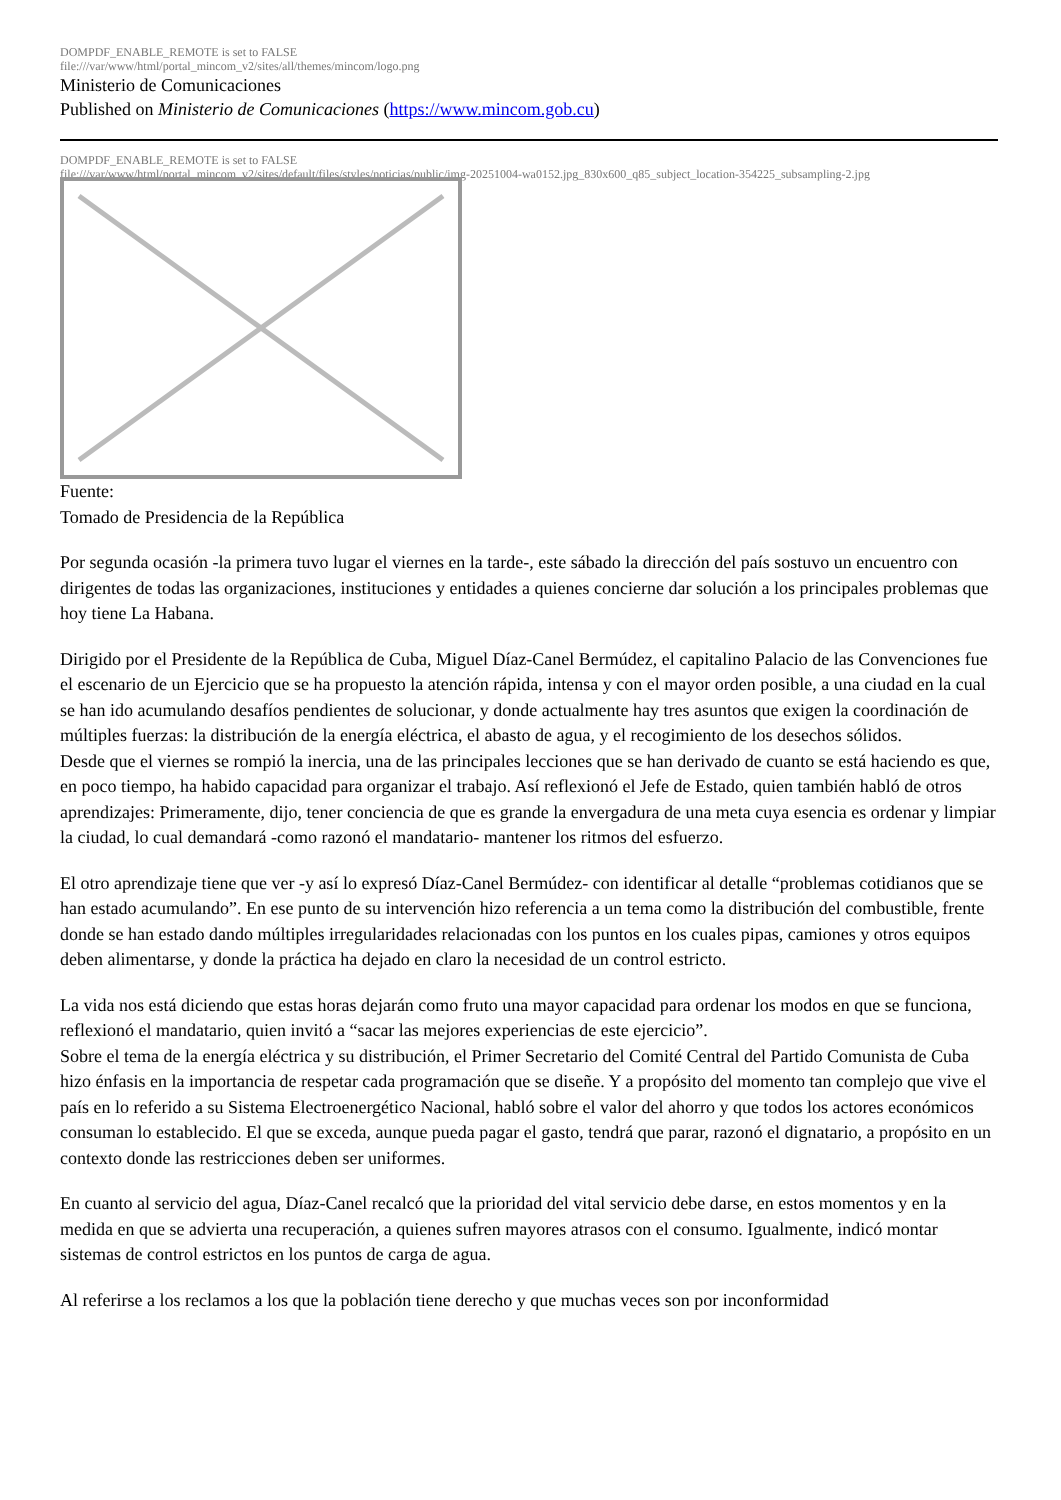DOMPDF_ENABLE_REMOTE is set to FALSE
file:///var/www/html/portal_mincom_v2/sites/all/themes/mincom/logo.png
Ministerio de Comunicaciones
Published on Ministerio de Comunicaciones (https://www.mincom.gob.cu)
DOMPDF_ENABLE_REMOTE is set to FALSE
file:///var/www/html/portal_mincom_v2/sites/default/files/styles/noticias/public/img-20251004-wa0152.jpg_830x600_q85_subject_location-354225_subsampling-2.jpg
Fuente:
Tomado de Presidencia de la República
Por segunda ocasión -la primera tuvo lugar el viernes en la tarde-, este sábado la dirección del país sostuvo un encuentro con dirigentes de todas las organizaciones, instituciones y entidades a quienes concierne dar solución a los principales problemas que hoy tiene La Habana.
Dirigido por el Presidente de la República de Cuba, Miguel Díaz-Canel Bermúdez, el capitalino Palacio de las Convenciones fue el escenario de un Ejercicio que se ha propuesto la atención rápida, intensa y con el mayor orden posible, a una ciudad en la cual se han ido acumulando desafíos pendientes de solucionar, y donde actualmente hay tres asuntos que exigen la coordinación de múltiples fuerzas: la distribución de la energía eléctrica, el abasto de agua, y el recogimiento de los desechos sólidos.
Desde que el viernes se rompió la inercia, una de las principales lecciones que se han derivado de cuanto se está haciendo es que, en poco tiempo, ha habido capacidad para organizar el trabajo. Así reflexionó el Jefe de Estado, quien también habló de otros aprendizajes: Primeramente, dijo, tener conciencia de que es grande la envergadura de una meta cuya esencia es ordenar y limpiar la ciudad, lo cual demandará -como razonó el mandatario- mantener los ritmos del esfuerzo.
El otro aprendizaje tiene que ver -y así lo expresó Díaz-Canel Bermúdez- con identificar al detalle “problemas cotidianos que se han estado acumulando”. En ese punto de su intervención hizo referencia a un tema como la distribución del combustible, frente donde se han estado dando múltiples irregularidades relacionadas con los puntos en los cuales pipas, camiones y otros equipos deben alimentarse, y donde la práctica ha dejado en claro la necesidad de un control estricto.
La vida nos está diciendo que estas horas dejarán como fruto una mayor capacidad para ordenar los modos en que se funciona, reflexionó el mandatario, quien invitó a “sacar las mejores experiencias de este ejercicio”.
Sobre el tema de la energía eléctrica y su distribución, el Primer Secretario del Comité Central del Partido Comunista de Cuba hizo énfasis en la importancia de respetar cada programación que se diseñe. Y a propósito del momento tan complejo que vive el país en lo referido a su Sistema Electroenergético Nacional, habló sobre el valor del ahorro y que todos los actores económicos consuman lo establecido. El que se exceda, aunque pueda pagar el gasto, tendrá que parar, razonó el dignatario, a propósito en un contexto donde las restricciones deben ser uniformes.
En cuanto al servicio del agua, Díaz-Canel recalcó que la prioridad del vital servicio debe darse, en estos momentos y en la medida en que se advierta una recuperación, a quienes sufren mayores atrasos con el consumo. Igualmente, indicó montar sistemas de control estrictos en los puntos de carga de agua.
Al referirse a los reclamos a los que la población tiene derecho y que muchas veces son por inconformidad